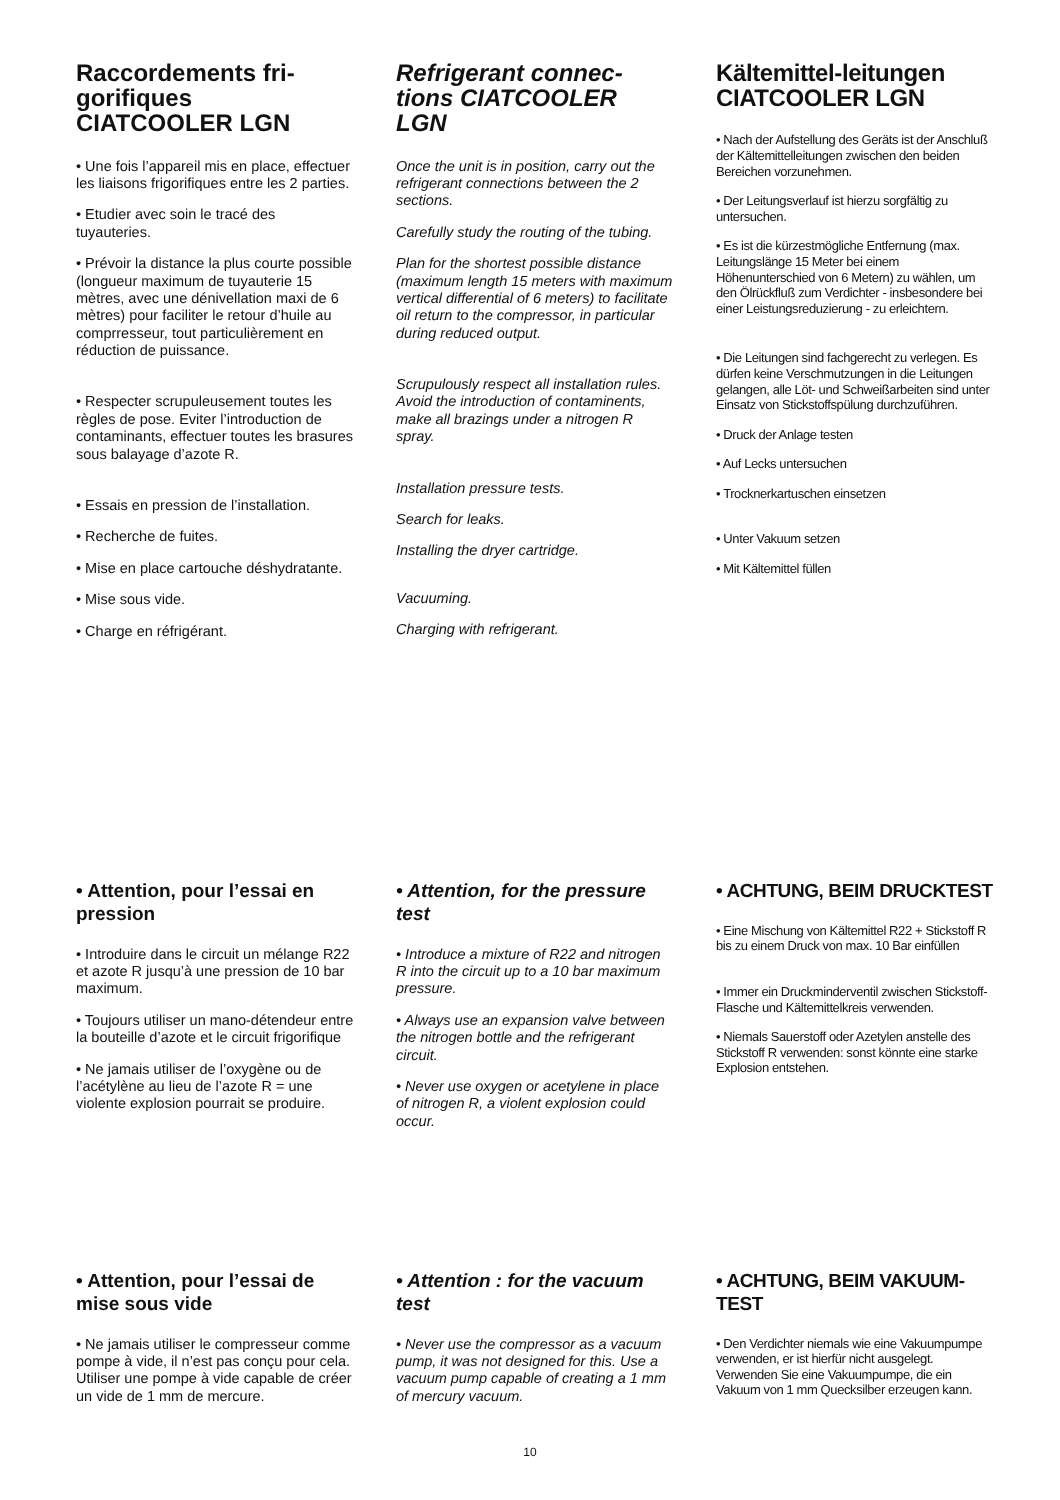Raccordements fri-gorifiques CIATCOOLER LGN
• Une fois l’appareil mis en place, effectuer les liaisons frigorifiques entre les 2 parties.
• Etudier avec soin le tracé des tuyauteries.
• Prévoir la distance la plus courte possible (longueur maximum de tuyauterie 15 mètres, avec une dénivellation maxi de 6 mètres) pour faciliter le retour d’huile au comprresseur, tout particulièrement en réduction de puissance.
• Respecter scrupuleusement toutes les règles de pose. Eviter l’introduction de contaminants, effectuer toutes les brasures sous balayage d’azote R.
• Essais en pression de l’installation.
• Recherche de fuites.
• Mise en place cartouche déshydratante.
• Mise sous vide.
• Charge en réfrigérant.
Refrigerant connec-tions CIATCOOLER LGN
Once the unit is in position, carry out the refrigerant connections between the 2 sections.
Carefully study the routing of the tubing.
Plan for the shortest possible distance (maximum length 15 meters with maximum vertical differential of 6 meters) to facilitate oil return to the compressor, in particular during reduced output.
Scrupulously respect all installation rules. Avoid the introduction of contaminents, make all brazings under a nitrogen R spray.
Installation pressure tests.
Search for leaks.
Installing the dryer cartridge.
Vacuuming.
Charging with refrigerant.
Kältemittel-leitungen CIATCOOLER LGN
• Nach der Aufstellung des Geräts ist der Anschluß der Kältemittelleitungen zwischen den beiden Bereichen vorzunehmen.
• Der Leitungsverlauf ist hierzu sorgfältig zu untersuchen.
• Es ist die kürzestmögliche Entfernung (max. Leitungslänge 15 Meter bei einem Höhenunterschied von 6 Metern) zu wählen, um den Ölrückfluß zum Verdichter - insbesondere bei einer Leistungsreduzierung - zu erleichtern.
• Die Leitungen sind fachgerecht zu verlegen. Es dürfen keine Verschmutzungen in die Leitungen gelangen, alle Löt- und Schweißarbeiten sind unter Einsatz von Stickstoffspülung durchzuführen.
• Druck der Anlage testen
• Auf Lecks untersuchen
• Trocknerkartuschen einsetzen
• Unter Vakuum setzen
• Mit Kältemittel füllen
• Attention, pour l’essai en pression
• Introduire dans le circuit un mélange R22 et azote R jusqu’à une pression de 10 bar maximum.
• Toujours utiliser un mano-détendeur entre la bouteille d’azote et le circuit frigorifique
• Ne jamais utiliser de l’oxygène ou de l’acétylène au lieu de l’azote R = une violente explosion pourrait se produire.
• Attention, for the pressure test
• Introduce a mixture of R22 and nitrogen R into the circuit up to a 10 bar maximum pressure.
• Always use an expansion valve between the nitrogen bottle and the refrigerant circuit.
• Never use oxygen or acetylene in place of nitrogen R, a violent explosion could occur.
• ACHTUNG, BEIM DRUCKTEST
• Eine Mischung von Kältemittel R22 + Stickstoff R bis zu einem Druck von max. 10 Bar einfüllen
• Immer ein Druckminderventil zwischen Stickstoff-Flasche und Kältemittelkreis verwenden.
• Niemals Sauerstoff oder Azetylen anstelle des Stickstoff R verwenden: sonst könnte eine starke Explosion entstehen.
• Attention, pour l’essai de mise sous vide
• Ne jamais utiliser le compresseur comme pompe à vide, il n’est pas conçu pour cela. Utiliser une pompe à vide capable de créer un vide de 1 mm de mercure.
• Attention : for the vacuum test
• Never use the compressor as a vacuum pump, it was not designed for this. Use a vacuum pump capable of creating a 1 mm of mercury vacuum.
• ACHTUNG, BEIM VAKUUM-TEST
• Den Verdichter niemals wie eine Vakuumpumpe verwenden, er ist hierfür nicht ausgelegt. Verwenden Sie eine Vakuumpumpe, die ein Vakuum von 1 mm Quecksilber erzeugen kann.
10